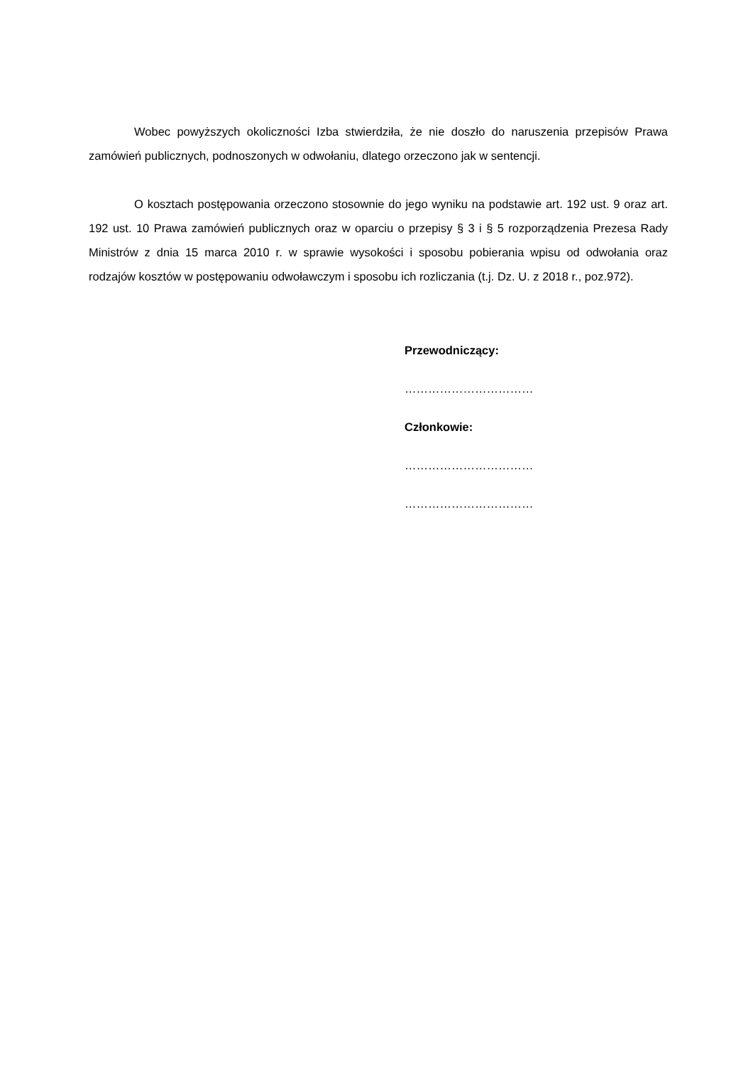Wobec powyższych okoliczności Izba stwierdziła, że nie doszło do naruszenia przepisów Prawa zamówień publicznych, podnoszonych w odwołaniu, dlatego orzeczono jak w sentencji.
O kosztach postępowania orzeczono stosownie do jego wyniku na podstawie art. 192 ust. 9 oraz art. 192 ust. 10 Prawa zamówień publicznych oraz w oparciu o przepisy § 3 i § 5 rozporządzenia Prezesa Rady Ministrów z dnia 15 marca 2010 r. w sprawie wysokości i sposobu pobierania wpisu od odwołania oraz rodzajów kosztów w postępowaniu odwoławczym i sposobu ich rozliczania (t.j. Dz. U. z 2018 r., poz.972).
Przewodniczący:
……………………………
Członkowie:
……………………………
……………………………